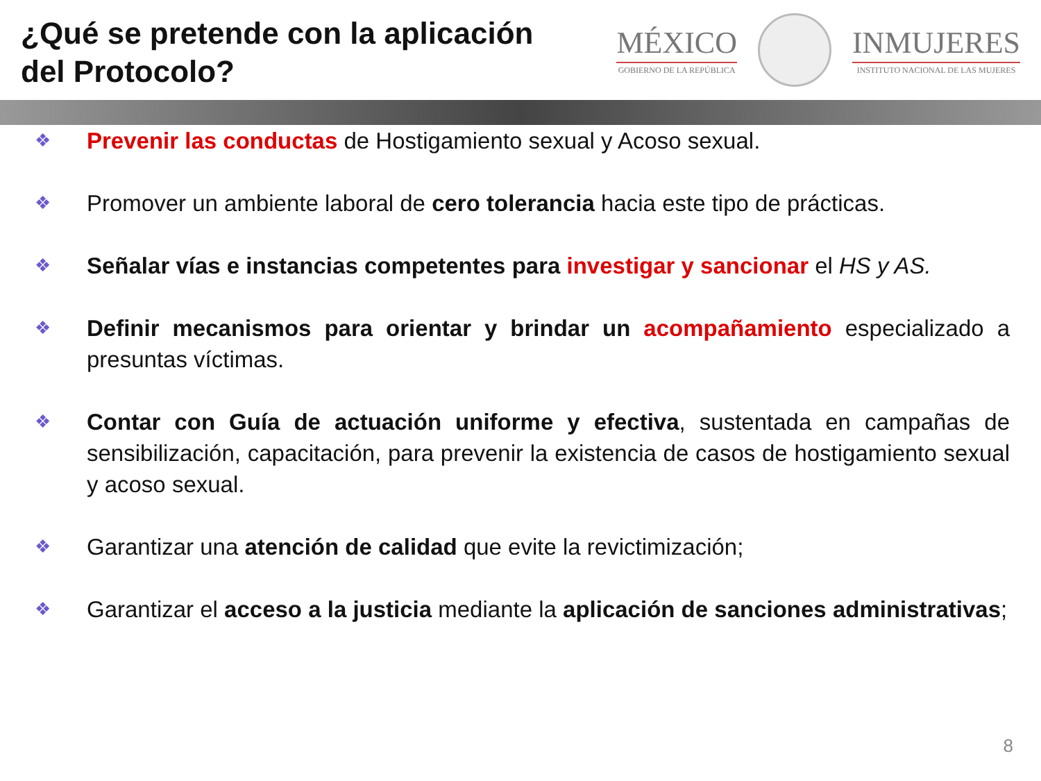¿Qué se pretende con la aplicación del Protocolo?
MÉXICO
GOBIERNO DE LA REPÚBLICA
INMUJERES
INSTITUTO NACIONAL DE LAS MUJERES
❖ Prevenir las conductas de Hostigamiento sexual y Acoso sexual.
❖ Promover un ambiente laboral de cero tolerancia hacia este tipo de prácticas.
❖ Señalar vías e instancias competentes para investigar y sancionar el HS y AS.
❖ Definir mecanismos para orientar y brindar un acompañamiento especializado a presuntas víctimas.
❖ Contar con Guía de actuación uniforme y efectiva, sustentada en campañas de sensibilización, capacitación, para prevenir la existencia de casos de hostigamiento sexual y acoso sexual.
❖ Garantizar una atención de calidad que evite la revictimización;
❖ Garantizar el acceso a la justicia mediante la aplicación de sanciones administrativas;
8